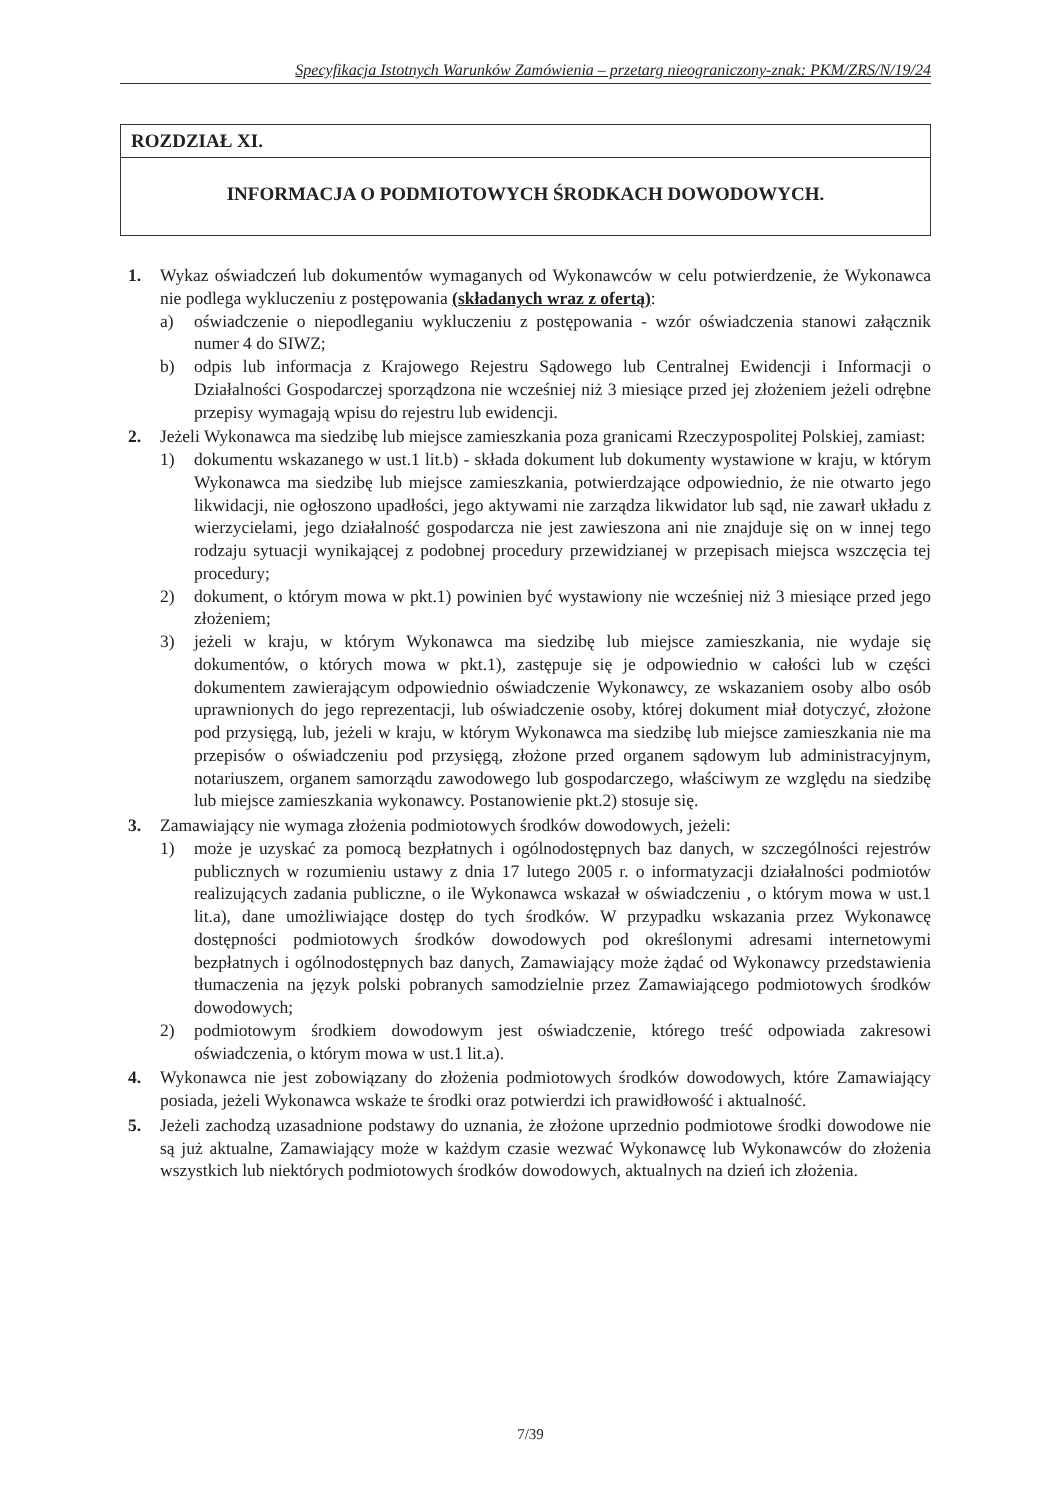Specyfikacja Istotnych Warunków Zamówienia – przetarg nieograniczony-znak: PKM/ZRS/N/19/24
ROZDZIAŁ XI.
INFORMACJA O PODMIOTOWYCH ŚRODKACH DOWODOWYCH.
1. Wykaz oświadczeń lub dokumentów wymaganych od Wykonawców w celu potwierdzenie, że Wykonawca nie podlega wykluczeniu z postępowania (składanych wraz z ofertą):
a) oświadczenie o niepodleganiu wykluczeniu z postępowania - wzór oświadczenia stanowi załącznik numer 4 do SIWZ;
b) odpis lub informacja z Krajowego Rejestru Sądowego lub Centralnej Ewidencji i Informacji o Działalności Gospodarczej sporządzona nie wcześniej niż 3 miesiące przed jej złożeniem jeżeli odrębne przepisy wymagają wpisu do rejestru lub ewidencji.
2. Jeżeli Wykonawca ma siedzibę lub miejsce zamieszkania poza granicami Rzeczypospolitej Polskiej, zamiast:
1) dokumentu wskazanego w ust.1 lit.b) - składa dokument lub dokumenty wystawione w kraju, w którym Wykonawca ma siedzibę lub miejsce zamieszkania, potwierdzające odpowiednio, że nie otwarto jego likwidacji, nie ogłoszono upadłości, jego aktywami nie zarządza likwidator lub sąd, nie zawarł układu z wierzycielami, jego działalność gospodarcza nie jest zawieszona ani nie znajduje się on w innej tego rodzaju sytuacji wynikającej z podobnej procedury przewidzianej w przepisach miejsca wszczęcia tej procedury;
2) dokument, o którym mowa w pkt.1) powinien być wystawiony nie wcześniej niż 3 miesiące przed jego złożeniem;
3) jeżeli w kraju, w którym Wykonawca ma siedzibę lub miejsce zamieszkania, nie wydaje się dokumentów, o których mowa w pkt.1), zastępuje się je odpowiednio w całości lub w części dokumentem zawierającym odpowiednio oświadczenie Wykonawcy, ze wskazaniem osoby albo osób uprawnionych do jego reprezentacji, lub oświadczenie osoby, której dokument miał dotyczyć, złożone pod przysięgą, lub, jeżeli w kraju, w którym Wykonawca ma siedzibę lub miejsce zamieszkania nie ma przepisów o oświadczeniu pod przysięgą, złożone przed organem sądowym lub administracyjnym, notariuszem, organem samorządu zawodowego lub gospodarczego, właściwym ze względu na siedzibę lub miejsce zamieszkania wykonawcy. Postanowienie pkt.2) stosuje się.
3. Zamawiający nie wymaga złożenia podmiotowych środków dowodowych, jeżeli:
1) może je uzyskać za pomocą bezpłatnych i ogólnodostępnych baz danych, w szczególności rejestrów publicznych w rozumieniu ustawy z dnia 17 lutego 2005 r. o informatyzacji działalności podmiotów realizujących zadania publiczne, o ile Wykonawca wskazał w oświadczeniu , o którym mowa w ust.1 lit.a), dane umożliwiające dostęp do tych środków. W przypadku wskazania przez Wykonawcę dostępności podmiotowych środków dowodowych pod określonymi adresami internetowymi bezpłatnych i ogólnodostępnych baz danych, Zamawiający może żądać od Wykonawcy przedstawienia tłumaczenia na język polski pobranych samodzielnie przez Zamawiającego podmiotowych środków dowodowych;
2) podmiotowym środkiem dowodowym jest oświadczenie, którego treść odpowiada zakresowi oświadczenia, o którym mowa w ust.1 lit.a).
4. Wykonawca nie jest zobowiązany do złożenia podmiotowych środków dowodowych, które Zamawiający posiada, jeżeli Wykonawca wskaże te środki oraz potwierdzi ich prawidłowość i aktualność.
5. Jeżeli zachodzą uzasadnione podstawy do uznania, że złożone uprzednio podmiotowe środki dowodowe nie są już aktualne, Zamawiający może w każdym czasie wezwać Wykonawcę lub Wykonawców do złożenia wszystkich lub niektórych podmiotowych środków dowodowych, aktualnych na dzień ich złożenia.
7/39